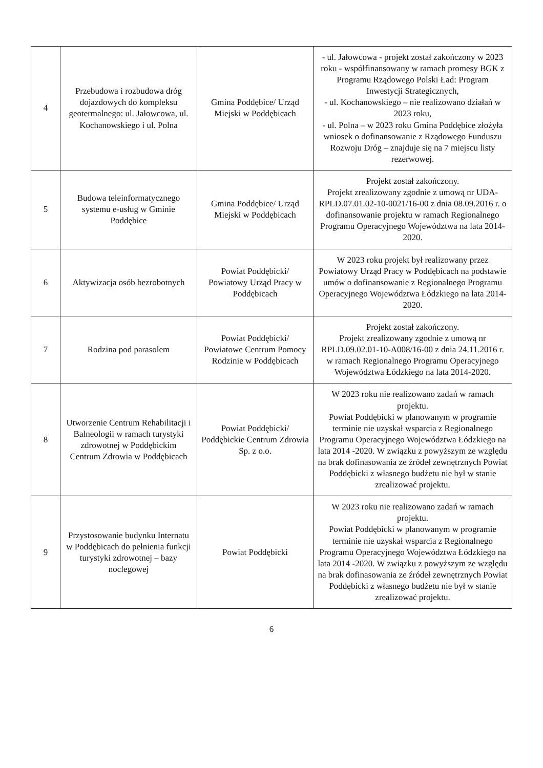| 4 | Przebudowa i rozbudowa dróg dojazdowych do kompleksu geotermalnego: ul. Jałowcowa, ul. Kochanowskiego i ul. Polna | Gmina Poddębice/ Urząd Miejski w Poddębicach | - ul. Jałowcowa - projekt został zakończony w 2023 roku - współfinansowany w ramach promesy BGK z Programu Rządowego Polski Ład: Program Inwestycji Strategicznych, - ul. Kochanowskiego – nie realizowano działań w 2023 roku, - ul. Polna – w 2023 roku Gmina Poddębice złożyła wniosek o dofinansowanie z Rządowego Funduszu Rozwoju Dróg – znajduje się na 7 miejscu listy rezerwowej. |
| 5 | Budowa teleinformatycznego systemu e-usług w Gminie Poddębice | Gmina Poddębice/ Urząd Miejski w Poddębicach | Projekt został zakończony. Projekt zrealizowany zgodnie z umową nr UDA-RPLD.07.01.02-10-0021/16-00 z dnia 08.09.2016 r. o dofinansowanie projektu w ramach Regionalnego Programu Operacyjnego Województwa na lata 2014-2020. |
| 6 | Aktywizacja osób bezrobotnych | Powiat Poddębicki/ Powiatowy Urząd Pracy w Poddębicach | W 2023 roku projekt był realizowany przez Powiatowy Urząd Pracy w Poddębicach na podstawie umów o dofinansowanie z Regionalnego Programu Operacyjnego Województwa Łódzkiego na lata 2014-2020. |
| 7 | Rodzina pod parasolem | Powiat Poddębicki/ Powiatowe Centrum Pomocy Rodzinie w Poddębicach | Projekt został zakończony. Projekt zrealizowany zgodnie z umową nr RPLD.09.02.01-10-A008/16-00 z dnia 24.11.2016 r. w ramach Regionalnego Programu Operacyjnego Województwa Łódzkiego na lata 2014-2020. |
| 8 | Utworzenie Centrum Rehabilitacji i Balneologii w ramach turystyki zdrowotnej w Poddębickim Centrum Zdrowia w Poddębicach | Powiat Poddębicki/ Poddębickie Centrum Zdrowia Sp. z o.o. | W 2023 roku nie realizowano zadań w ramach projektu. Powiat Poddębicki w planowanym w programie terminie nie uzyskał wsparcia z Regionalnego Programu Operacyjnego Województwa Łódzkiego na lata 2014 -2020. W związku z powyższym ze względu na brak dofinasowania ze źródeł zewnętrznych Powiat Poddębicki z własnego budżetu nie był w stanie zrealizować projektu. |
| 9 | Przystosowanie budynku Internatu w Poddębicach do pełnienia funkcji turystyki zdrowotnej – bazy noclegowej | Powiat Poddębicki | W 2023 roku nie realizowano zadań w ramach projektu. Powiat Poddębicki w planowanym w programie terminie nie uzyskał wsparcia z Regionalnego Programu Operacyjnego Województwa Łódzkiego na lata 2014 -2020. W związku z powyższym ze względu na brak dofinasowania ze źródeł zewnętrznych Powiat Poddębicki z własnego budżetu nie był w stanie zrealizować projektu. |
6